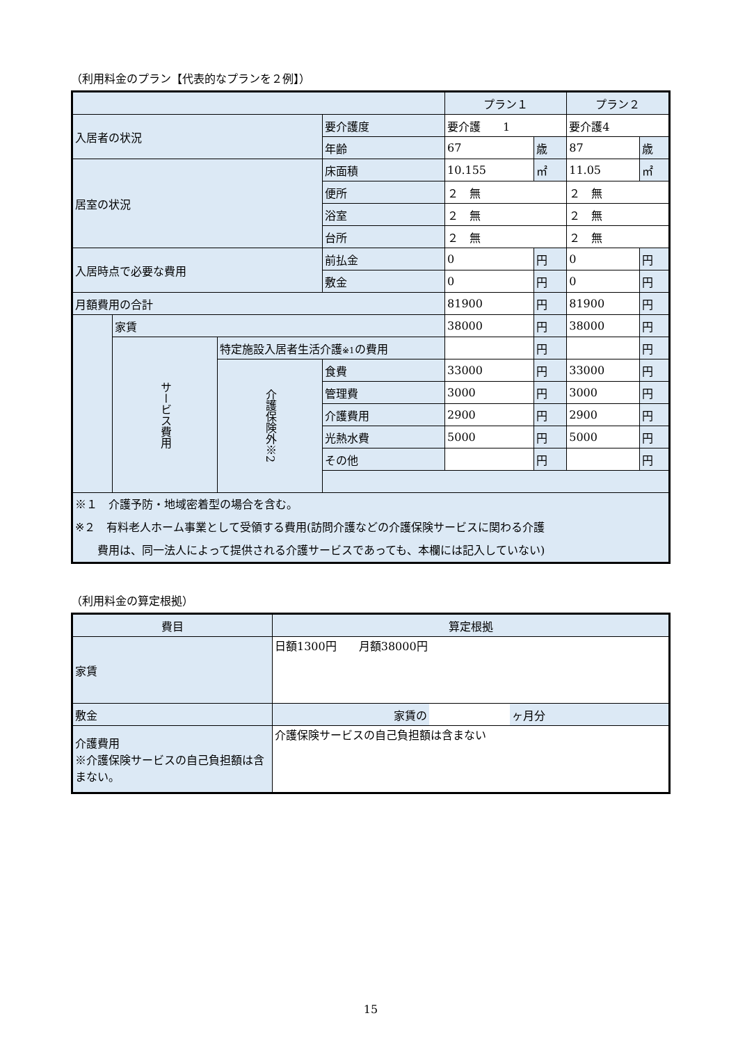（利用料金のプラン【代表的なプランを２例】）
| | | | | プラン１ | | プラン２ | |
| 入居者の状況 | | | 要介護度 | 要介護 1 | | 要介護4 | |
| | | | 年齢 | 67 | 歳 | 87 | 歳 |
| 居室の状況 | | | 床面積 | 10.155 | ㎡ | 11.05 | ㎡ |
| | | | 便所 | ２ 無 | | ２ 無 | |
| | | | 浴室 | ２ 無 | | ２ 無 | |
| | | | 台所 | ２ 無 | | ２ 無 | |
| 入居時点で必要な費用 | | | 前払金 | 0 | 円 | 0 | 円 |
| | | | 敷金 | 0 | 円 | 0 | 円 |
| 月額費用の合計 | | | | 81900 | 円 | 81900 | 円 |
| | 家賃 | | | 38000 | 円 | 38000 | 円 |
| | サービス費用 | 特定施設入居者生活介護 ※1 の費用 | | | 円 | | 円 |
| | | 介護保険外※2 | 食費 | 33000 | 円 | 33000 | 円 |
| | | | 管理費 | 3000 | 円 | 3000 | 円 |
| | | | 介護費用 | 2900 | 円 | 2900 | 円 |
| | | | 光熱水費 | 5000 | 円 | 5000 | 円 |
| | | | その他 | | 円 | | 円 |
| ※１ 介護予防・地域密着型の場合を含む。 ※２ 有料老人ホーム事業として受領する費用(訪問介護などの介護保険サービスに関わる介護 費用は、同一法人によって提供される介護サービスであっても、本欄には記入していない) | | | | | | | |
（利用料金の算定根拠）
| 費目 | 算定根拠 | | |
| --- | --- | --- | --- |
| 家賃 | 日額1300円 月額38000円 | | |
| 敷金 | 家賃の | | ヶ月分 |
| 介護費用 ※介護保険サービスの自己負担額は含まない。 | 介護保険サービスの自己負担額は含まない | | |
15